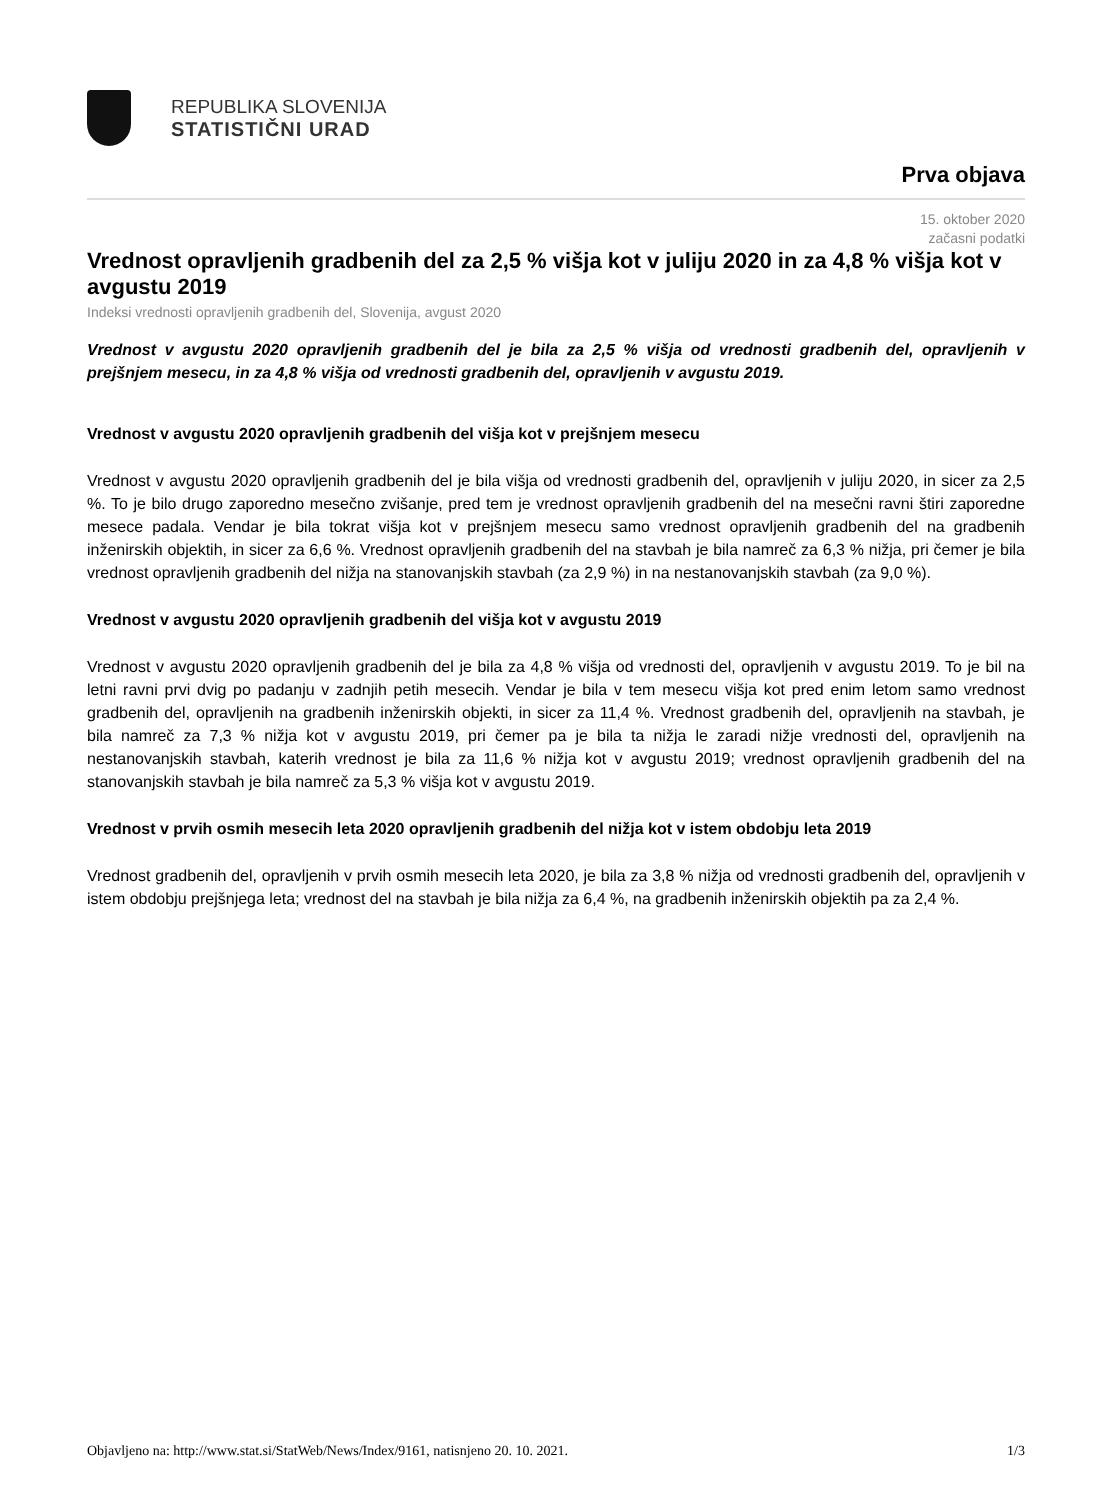REPUBLIKA SLOVENIJA
STATISTIČNI URAD
Prva objava
15. oktober 2020
začasni podatki
Vrednost opravljenih gradbenih del za 2,5 % višja kot v juliju 2020 in za 4,8 % višja kot v avgustu 2019
Indeksi vrednosti opravljenih gradbenih del, Slovenija, avgust 2020
Vrednost v avgustu 2020 opravljenih gradbenih del je bila za 2,5 % višja od vrednosti gradbenih del, opravljenih v prejšnjem mesecu, in za 4,8 % višja od vrednosti gradbenih del, opravljenih v avgustu 2019.
Vrednost v avgustu 2020 opravljenih gradbenih del višja kot v prejšnjem mesecu
Vrednost v avgustu 2020 opravljenih gradbenih del je bila višja od vrednosti gradbenih del, opravljenih v juliju 2020, in sicer za 2,5 %. To je bilo drugo zaporedno mesečno zvišanje, pred tem je vrednost opravljenih gradbenih del na mesečni ravni štiri zaporedne mesece padala. Vendar je bila tokrat višja kot v prejšnjem mesecu samo vrednost opravljenih gradbenih del na gradbenih inženirskih objektih, in sicer za 6,6 %. Vrednost opravljenih gradbenih del na stavbah je bila namreč za 6,3 % nižja, pri čemer je bila vrednost opravljenih gradbenih del nižja na stanovanjskih stavbah (za 2,9 %) in na nestanovanjskih stavbah (za 9,0 %).
Vrednost v avgustu 2020 opravljenih gradbenih del višja kot v avgustu 2019
Vrednost v avgustu 2020 opravljenih gradbenih del je bila za 4,8 % višja od vrednosti del, opravljenih v avgustu 2019. To je bil na letni ravni prvi dvig po padanju v zadnjih petih mesecih. Vendar je bila v tem mesecu višja kot pred enim letom samo vrednost gradbenih del, opravljenih na gradbenih inženirskih objekti, in sicer za 11,4 %. Vrednost gradbenih del, opravljenih na stavbah, je bila namreč za 7,3 % nižja kot v avgustu 2019, pri čemer pa je bila ta nižja le zaradi nižje vrednosti del, opravljenih na nestanovanjskih stavbah, katerih vrednost je bila za 11,6 % nižja kot v avgustu 2019; vrednost opravljenih gradbenih del na stanovanjskih stavbah je bila namreč za 5,3 % višja kot v avgustu 2019.
Vrednost v prvih osmih mesecih leta 2020 opravljenih gradbenih del nižja kot v istem obdobju leta 2019
Vrednost gradbenih del, opravljenih v prvih osmih mesecih leta 2020, je bila za 3,8 % nižja od vrednosti gradbenih del, opravljenih v istem obdobju prejšnjega leta; vrednost del na stavbah je bila nižja za 6,4 %, na gradbenih inženirskih objektih pa za 2,4 %.
Objavljeno na: http://www.stat.si/StatWeb/News/Index/9161, natisnjeno 20. 10. 2021. 1/3